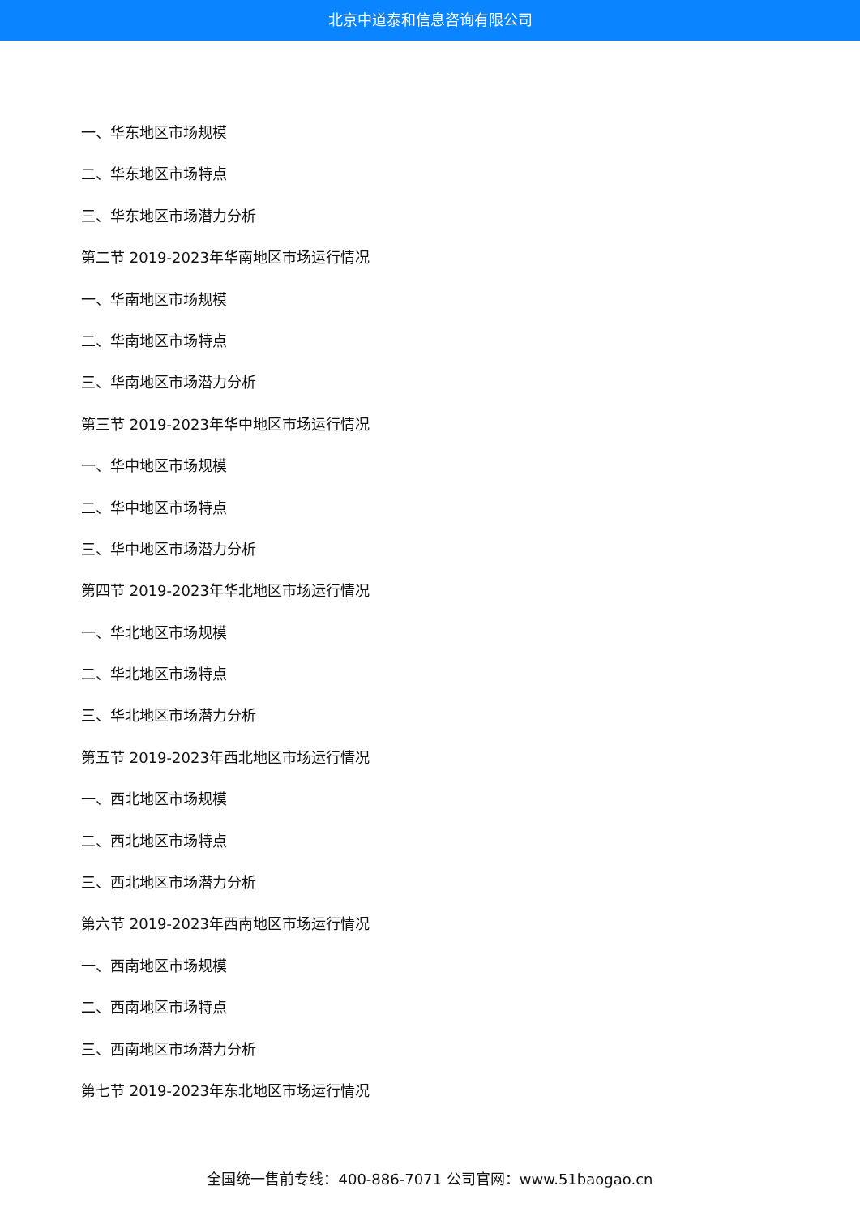北京中道泰和信息咨询有限公司
一、华东地区市场规模
二、华东地区市场特点
三、华东地区市场潜力分析
第二节 2019-2023年华南地区市场运行情况
一、华南地区市场规模
二、华南地区市场特点
三、华南地区市场潜力分析
第三节 2019-2023年华中地区市场运行情况
一、华中地区市场规模
二、华中地区市场特点
三、华中地区市场潜力分析
第四节 2019-2023年华北地区市场运行情况
一、华北地区市场规模
二、华北地区市场特点
三、华北地区市场潜力分析
第五节 2019-2023年西北地区市场运行情况
一、西北地区市场规模
二、西北地区市场特点
三、西北地区市场潜力分析
第六节 2019-2023年西南地区市场运行情况
一、西南地区市场规模
二、西南地区市场特点
三、西南地区市场潜力分析
第七节 2019-2023年东北地区市场运行情况
全国统一售前专线：400-886-7071 公司官网：www.51baogao.cn